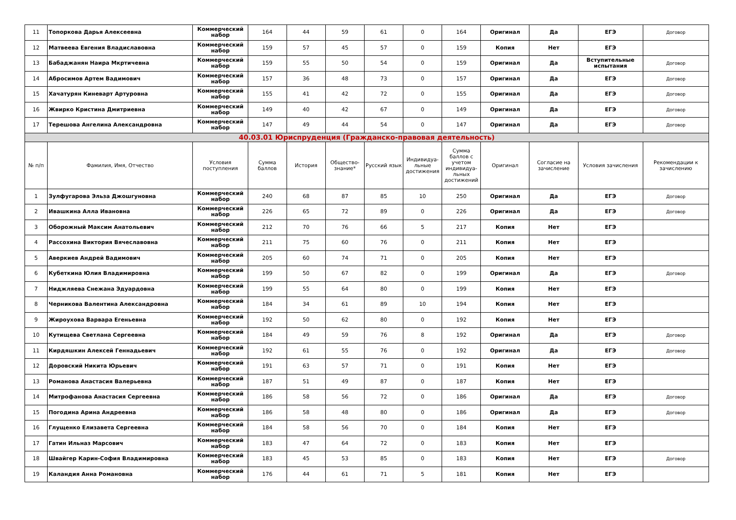| 11 | Топоркова Дарья Алексеевна | Коммерческий набор | 164 | 44 | 59 | 61 | 0 | 164 | Оригинал | Да | ЕГЭ | Договор |
| 12 | Матвеева Евгения Владиславовна | Коммерческий набор | 159 | 57 | 45 | 57 | 0 | 159 | Копия | Нет | ЕГЭ | |
| 13 | Бабаджанян Наира Мкртичевна | Коммерческий набор | 159 | 55 | 50 | 54 | 0 | 159 | Оригинал | Да | Вступительные испытания | Договор |
| 14 | Абросимов Артем Вадимович | Коммерческий набор | 157 | 36 | 48 | 73 | 0 | 157 | Оригинал | Да | ЕГЭ | Договор |
| 15 | Хачатурян Киневарт Артуровна | Коммерческий набор | 155 | 41 | 42 | 72 | 0 | 155 | Оригинал | Да | ЕГЭ | Договор |
| 16 | Жвирко Кристина Дмитриевна | Коммерческий набор | 149 | 40 | 42 | 67 | 0 | 149 | Оригинал | Да | ЕГЭ | Договор |
| 17 | Терешова Ангелина Александровна | Коммерческий набор | 147 | 49 | 44 | 54 | 0 | 147 | Оригинал | Да | ЕГЭ | Договор |
| 40.03.01 Юриспруденция (Гражданско-правовая деятельность) | | | | | | | | | | | | |
| № п/п | Фамилия, Имя, Отчество | Условия поступления | Сумма баллов | История | Общество-знание* | Русский язык | Индивидуа-льные достижения | Сумма баллов с учетом индивидуа-льных достижений | Оригинал | Согласие на зачисление | Условия зачисления | Рекомендации к зачислению |
| 1 | Зулфугарова Эльза Джошгуновна | Коммерческий набор | 240 | 68 | 87 | 85 | 10 | 250 | Оригинал | Да | ЕГЭ | Договор |
| 2 | Ивашкина Алла Ивановна | Коммерческий набор | 226 | 65 | 72 | 89 | 0 | 226 | Оригинал | Да | ЕГЭ | Договор |
| 3 | Оборожный Максим Анатольевич | Коммерческий набор | 212 | 70 | 76 | 66 | 5 | 217 | Копия | Нет | ЕГЭ | |
| 4 | Рассохина Виктория Вячеславовна | Коммерческий набор | 211 | 75 | 60 | 76 | 0 | 211 | Копия | Нет | ЕГЭ | |
| 5 | Аверкиев Андрей Вадимович | Коммерческий набор | 205 | 60 | 74 | 71 | 0 | 205 | Копия | Нет | ЕГЭ | |
| 6 | Кубеткина Юлия Владимировна | Коммерческий набор | 199 | 50 | 67 | 82 | 0 | 199 | Оригинал | Да | ЕГЭ | Договор |
| 7 | Ниджляева Снежана Эдуардовна | Коммерческий набор | 199 | 55 | 64 | 80 | 0 | 199 | Копия | Нет | ЕГЭ | |
| 8 | Черникова Валентина Александровна | Коммерческий набор | 184 | 34 | 61 | 89 | 10 | 194 | Копия | Нет | ЕГЭ | |
| 9 | Жироухова Варвара Еген­ьевна | Коммерческий набор | 192 | 50 | 62 | 80 | 0 | 192 | Копия | Нет | ЕГЭ | |
| 10 | Кутищева Светлана Сергеевна | Коммерческий набор | 184 | 49 | 59 | 76 | 8 | 192 | Оригинал | Да | ЕГЭ | Договор |
| 11 | Кирдяшкин Алексей Геннадьевич | Коммерческий набор | 192 | 61 | 55 | 76 | 0 | 192 | Оригинал | Да | ЕГЭ | Договор |
| 12 | Доровский Никита Юрьевич | Коммерческий набор | 191 | 63 | 57 | 71 | 0 | 191 | Копия | Нет | ЕГЭ | |
| 13 | Романова Анастасия Валерьевна | Коммерческий набор | 187 | 51 | 49 | 87 | 0 | 187 | Копия | Нет | ЕГЭ | |
| 14 | Митрофанова Анастасия Сергеевна | Коммерческий набор | 186 | 58 | 56 | 72 | 0 | 186 | Оригинал | Да | ЕГЭ | Договор |
| 15 | Погодина Арина Андреевна | Коммерческий набор | 186 | 58 | 48 | 80 | 0 | 186 | Оригинал | Да | ЕГЭ | Договор |
| 16 | Глущенко Елизавета Сергеевна | Коммерческий набор | 184 | 58 | 56 | 70 | 0 | 184 | Копия | Нет | ЕГЭ | |
| 17 | Гатин Ильназ Марсович | Коммерческий набор | 183 | 47 | 64 | 72 | 0 | 183 | Копия | Нет | ЕГЭ | |
| 18 | Швайгер Карин-София Владимировна | Коммерческий набор | 183 | 45 | 53 | 85 | 0 | 183 | Копия | Нет | ЕГЭ | Договор |
| 19 | Каландия Анна Романовна | Коммерческий набор | 176 | 44 | 61 | 71 | 5 | 181 | Копия | Нет | ЕГЭ | |